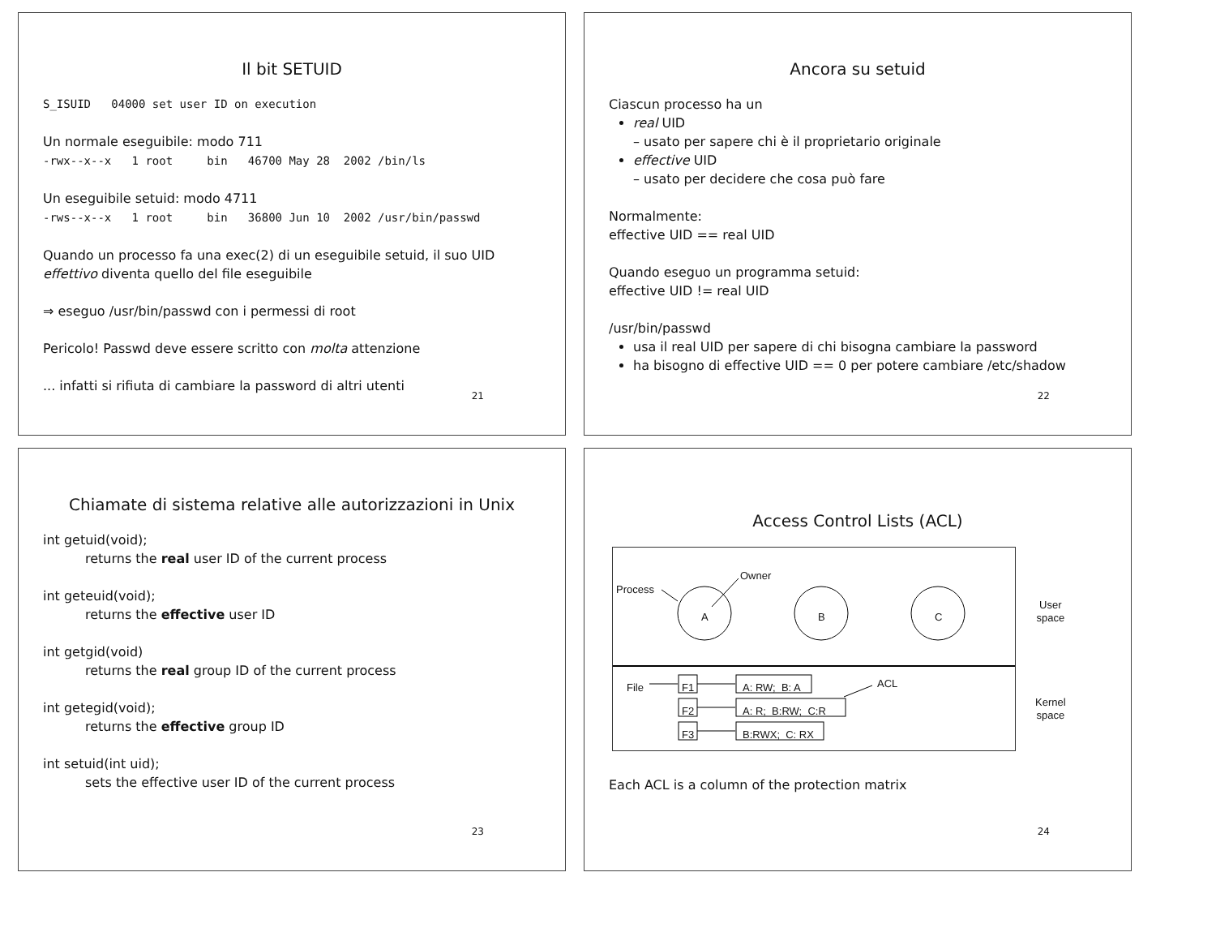Il bit SETUID
S_ISUID 04000 set user ID on execution
Un normale eseguibile: modo 711
-rwx--x--x 1 root bin 46700 May 28 2002 /bin/ls
Un eseguibile setuid: modo 4711
-rws--x--x 1 root bin 36800 Jun 10 2002 /usr/bin/passwd
Quando un processo fa una exec(2) di un eseguibile setuid, il suo UID effettivo diventa quello del file eseguibile
⇒ eseguo /usr/bin/passwd con i permessi di root
Pericolo! Passwd deve essere scritto con molta attenzione
... infatti si rifiuta di cambiare la password di altri utenti
21
Ancora su setuid
Ciascun processo ha un
real UID
– usato per sapere chi è il proprietario originale
effective UID
– usato per decidere che cosa può fare
Normalmente:
effective UID == real UID
Quando eseguo un programma setuid:
effective UID != real UID
/usr/bin/passwd
usa il real UID per sapere di chi bisogna cambiare la password
ha bisogno di effective UID == 0 per potere cambiare /etc/shadow
22
Chiamate di sistema relative alle autorizzazioni in Unix
int getuid(void);
returns the real user ID of the current process
int geteuid(void);
returns the effective user ID
int getgid(void)
returns the real group ID of the current process
int getegid(void);
returns the effective group ID
int setuid(int uid);
sets the effective user ID of the current process
23
Access Control Lists (ACL)
Process
Owner
A B C
File ACL F1
F2
F3
A: RW; B: A
A: R; B:RW; C:R
B:RWX; C: RX
User
space
Kernel
space
Each ACL is a column of the protection matrix
24